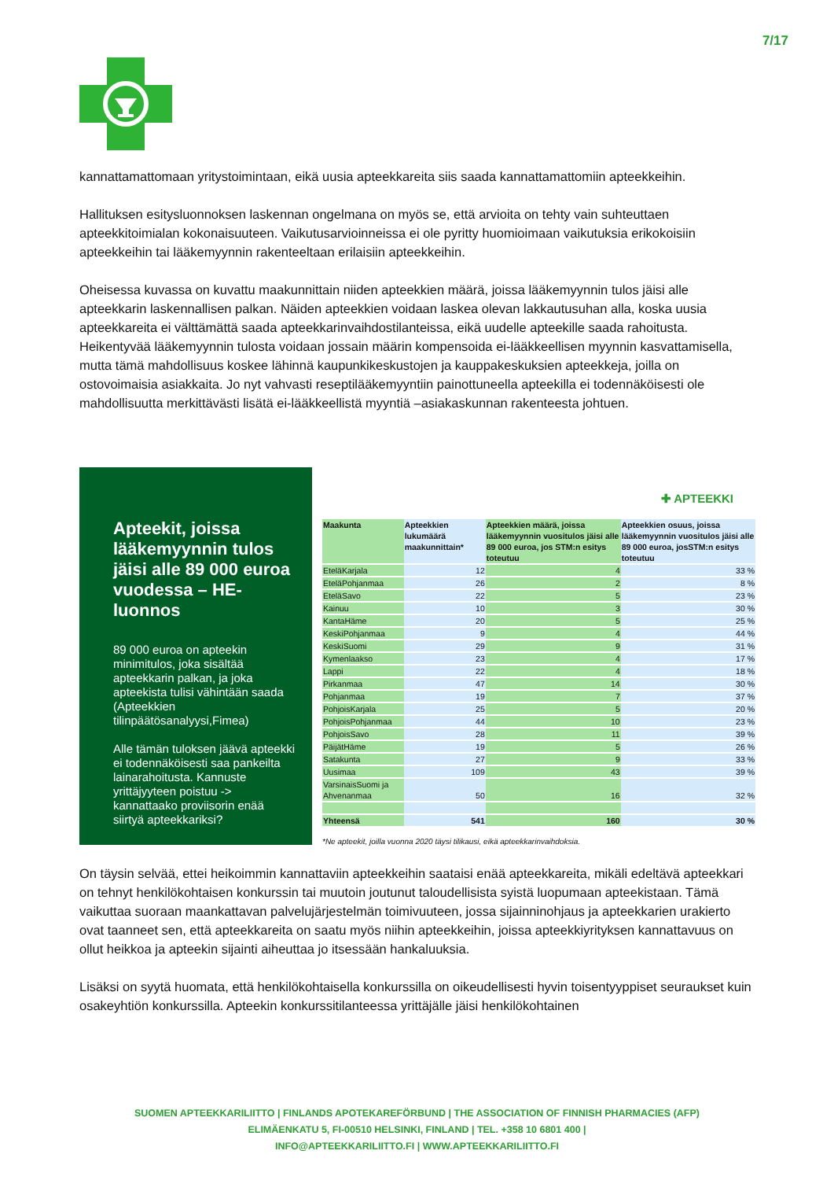7/17
kannattamattomaan yritystoimintaan, eikä uusia apteekkareita siis saada kannattamattomiin apteekkeihin.
Hallituksen esitysluonnoksen laskennan ongelmana on myös se, että arvioita on tehty vain suhteuttaen apteekkitoimialan kokonaisuuteen. Vaikutusarvioinneissa ei ole pyritty huomioimaan vaikutuksia erikokoisiin apteekkeihin tai lääkemyynnin rakenteeltaan erilaisiin apteekkeihin.
Oheisessa kuvassa on kuvattu maakunnittain niiden apteekkien määrä, joissa lääkemyynnin tulos jäisi alle apteekkarin laskennallisen palkan. Näiden apteekkien voidaan laskea olevan lakkautusuhan alla, koska uusia apteekkareita ei välttämättä saada apteekkarinvaihdostilanteissa, eikä uudelle apteekille saada rahoitusta. Heikentyvää lääkemyynnin tulosta voidaan jossain määrin kompensoida ei-lääkkeellisen myynnin kasvattamisella, mutta tämä mahdollisuus koskee lähinnä kaupunkikeskustojen ja kauppakeskuksien apteekkeja, joilla on ostovoimaisia asiakkaita. Jo nyt vahvasti reseptilääkemyyntiin painottuneella apteekilla ei todennäköisesti ole mahdollisuutta merkittävästi lisätä ei-lääkkeellistä myyntiä –asiakaskunnan rakenteesta johtuen.
Apteekit, joissa lääkemyynnin tulos jäisi alle 89 000 euroa vuodessa – HE-luonnos
89 000 euroa on apteekin minimitulos, joka sisältää apteekkarin palkan, ja joka apteekista tulisi vähintään saada (Apteekkien tilinpäätösanalyysi,Fimea)
Alle tämän tuloksen jäävä apteekki ei todennäköisesti saa pankeilta lainarahoitusta. Kannuste yrittäjyyteen poistuu -> kannattaako proviisorin enää siirtyä apteekkariksi?
✚ APTEEKKI
| Maakunta | Apteekkien lukumäärä maakunnittain* | Apteekkien määrä, joissa lääkemyynnin vuositulos jäisi alle 89 000 euroa, jos STM:n esitys toteutuu | Apteekkien osuus, joissa lääkemyynnin vuositulos jäisi alle 89 000 euroa, josSTM:n esitys toteutuu |
| --- | --- | --- | --- |
| EteläKarjala | 12 | 4 | 33 % |
| EteläPohjanmaa | 26 | 2 | 8 % |
| EteläSavo | 22 | 5 | 23 % |
| Kainuu | 10 | 3 | 30 % |
| KantaHäme | 20 | 5 | 25 % |
| KeskiPohjanmaa | 9 | 4 | 44 % |
| KeskiSuomi | 29 | 9 | 31 % |
| Kymenlaakso | 23 | 4 | 17 % |
| Lappi | 22 | 4 | 18 % |
| Pirkanmaa | 47 | 14 | 30 % |
| Pohjanmaa | 19 | 7 | 37 % |
| PohjoisKarjala | 25 | 5 | 20 % |
| PohjoisPohjanmaa | 44 | 10 | 23 % |
| PohjoisSavo | 28 | 11 | 39 % |
| PäijätHäme | 19 | 5 | 26 % |
| Satakunta | 27 | 9 | 33 % |
| Uusimaa | 109 | 43 | 39 % |
| VarsinaisSuomi ja Ahvenanmaa | 50 | 16 | 32 % |
| Yhteensä | 541 | 160 | 30 % |
*Ne apteekit, joilla vuonna 2020 täysi tilikausi, eikä apteekkarinvaihdoksia.
On täysin selvää, ettei heikoimmin kannattaviin apteekkeihin saataisi enää apteekkareita, mikäli edeltävä apteekkari on tehnyt henkilökohtaisen konkurssin tai muutoin joutunut taloudellisista syistä luopumaan apteekistaan. Tämä vaikuttaa suoraan maankattavan palvelujärjestelmän toimivuuteen, jossa sijainninohjaus ja apteekkarien urakierto ovat taanneet sen, että apteekkareita on saatu myös niihin apteekkeihin, joissa apteekkiyrityksen kannattavuus on ollut heikkoa ja apteekin sijainti aiheuttaa jo itsessään hankaluuksia.
Lisäksi on syytä huomata, että henkilökohtaisella konkurssilla on oikeudellisesti hyvin toisentyyppiset seuraukset kuin osakeyhtiön konkurssilla. Apteekin konkurssitilanteessa yrittäjälle jäisi henkilökohtainen
SUOMEN APTEEKKARILIITTO | FINLANDS APOTEKAREFÖRBUND | THE ASSOCIATION OF FINNISH PHARMACIES (AFP)
ELIMÄENKATU 5, FI-00510 HELSINKI, FINLAND | TEL. +358 10 6801 400 |
INFO@APTEEKKARILIITTO.FI | WWW.APTEEKKARILIITTO.FI